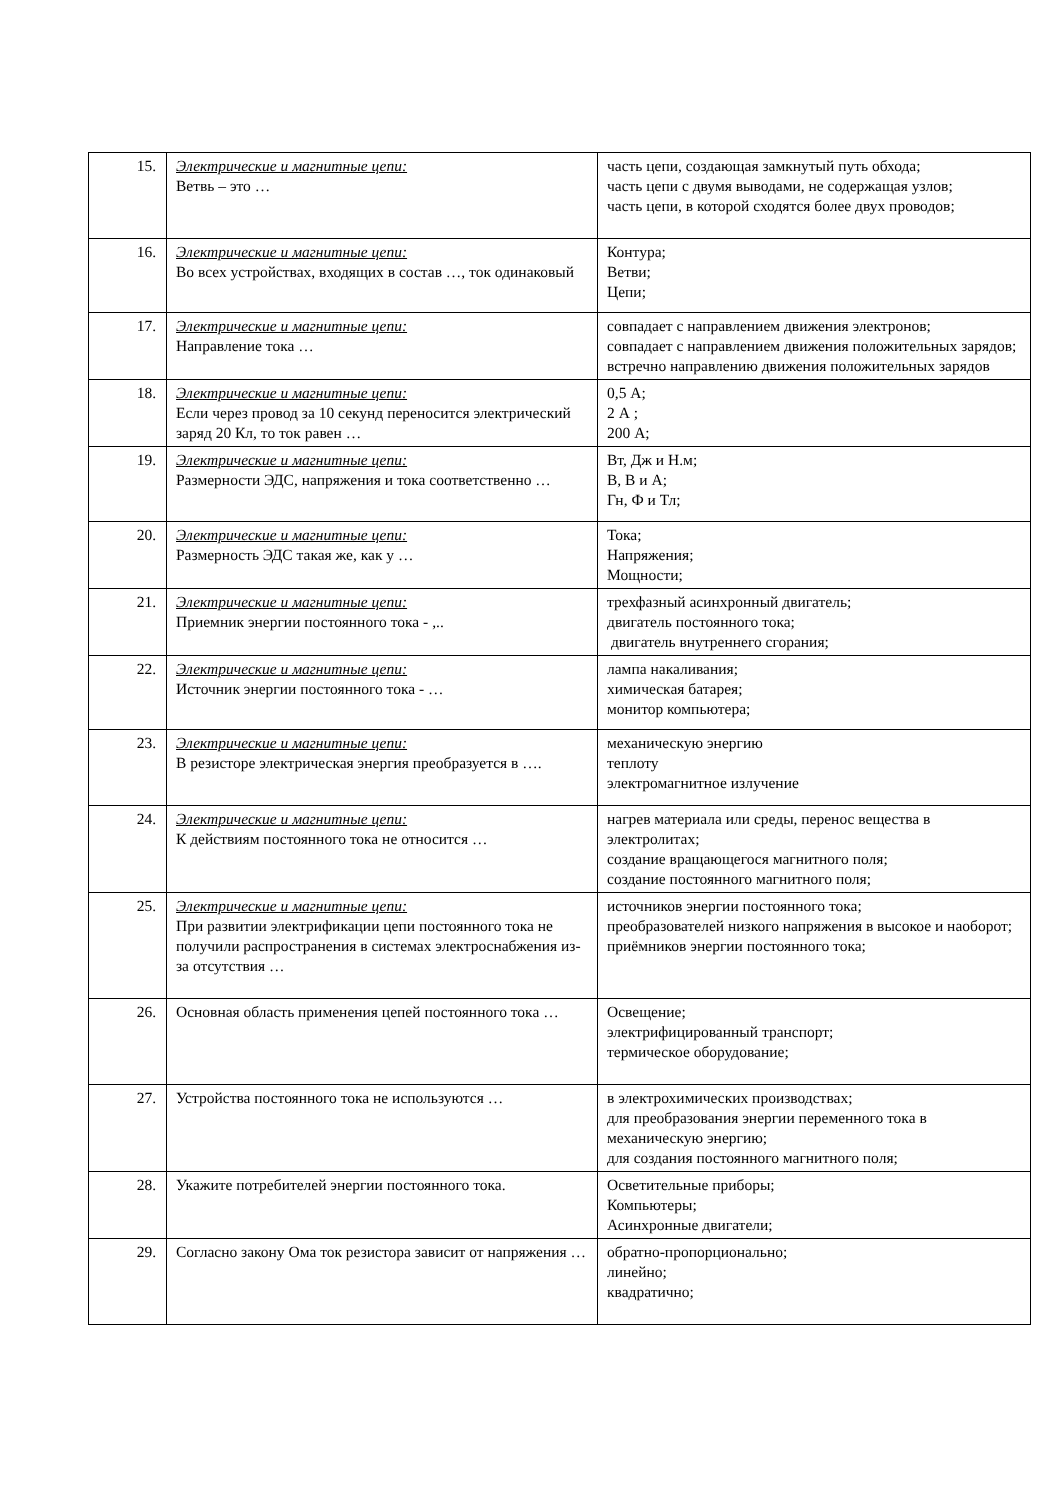| 15. | Электрические и магнитные цепи: Ветвь – это … | часть цепи, создающая замкнутый путь обхода; часть цепи с двумя выводами, не содержащая узлов; часть цепи, в которой сходятся более двух проводов; |
| 16. | Электрические и магнитные цепи: Во всех устройствах, входящих в состав …, ток одинаковый | Контура; Ветви; Цепи; |
| 17. | Электрические и магнитные цепи: Направление тока … | совпадает с направлением движения электронов; совпадает с направлением движения положительных зарядов; встречно направлению движения положительных зарядов |
| 18. | Электрические и магнитные цепи: Если через провод за 10 секунд переносится электрический заряд 20 Кл, то ток равен … | 0,5 А; 2 А ; 200 А; |
| 19. | Электрические и магнитные цепи: Размерности ЭДС, напряжения и тока соответственно … | Вт, Дж и Н.м; В, В и А; Гн, Ф и Тл; |
| 20. | Электрические и магнитные цепи: Размерность ЭДС такая же, как у … | Тока; Напряжения; Мощности; |
| 21. | Электрические и магнитные цепи: Приемник энергии постоянного тока - ,.. | трехфазный асинхронный двигатель; двигатель постоянного тока; двигатель внутреннего сгорания; |
| 22. | Электрические и магнитные цепи: Источник энергии постоянного тока - … | лампа накаливания; химическая батарея; монитор компьютера; |
| 23. | Электрические и магнитные цепи: В резисторе электрическая энергия преобразуется в …. | механическую энергию теплоту электромагнитное излучение |
| 24. | Электрические и магнитные цепи: К действиям постоянного тока не относится … | нагрев материала или среды, перенос вещества в электролитах; создание вращающегося магнитного поля; создание постоянного магнитного поля; |
| 25. | Электрические и магнитные цепи: При развитии электрификации цепи постоянного тока не получили распространения в системах электроснабжения из-за отсутствия … | источников энергии постоянного тока; преобразователей низкого напряжения в высокое и наоборот; приёмников энергии постоянного тока; |
| 26. | Основная область применения цепей постоянного тока … | Освещение; электрифицированный транспорт; термическое оборудование; |
| 27. | Устройства постоянного тока не используются … | в электрохимических производствах; для преобразования энергии переменного тока в механическую энергию; для создания постоянного магнитного поля; |
| 28. | Укажите потребителей энергии постоянного тока. | Осветительные приборы; Компьютеры; Асинхронные двигатели; |
| 29. | Согласно закону Ома ток резистора зависит от напряжения … | обратно-пропорционально; линейно; квадратично; |